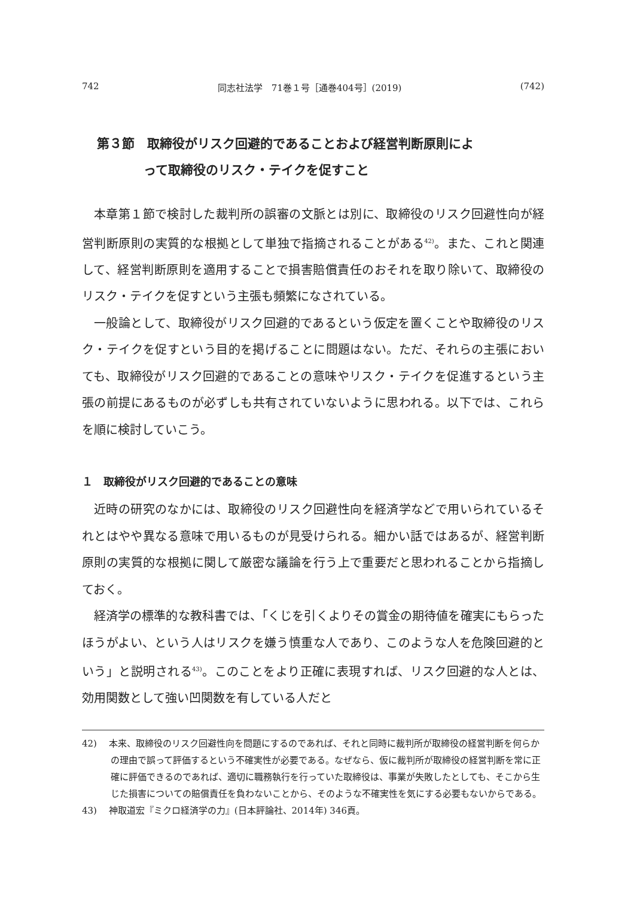742 同志社法学　71巻１号［通巻404号］(2019) (742)
第３節　取締役がリスク回避的であることおよび経営判断原則によ
って取締役のリスク・テイクを促すこと
本章第１節で検討した裁判所の誤審の文脈とは別に、取締役のリスク回避性向が経営判断原則の実質的な根拠として単独で指摘されることがある<sup>42)</sup>。また、これと関連して、経営判断原則を適用することで損害賠償責任のおそれを取り除いて、取締役のリスク・テイクを促すという主張も頻繁になされている。
一般論として、取締役がリスク回避的であるという仮定を置くことや取締役のリスク・テイクを促すという目的を掲げることに問題はない。ただ、それらの主張においても、取締役がリスク回避的であることの意味やリスク・テイクを促進するという主張の前提にあるものが必ずしも共有されていないように思われる。以下では、これらを順に検討していこう。
１　取締役がリスク回避的であることの意味
近時の研究のなかには、取締役のリスク回避性向を経済学などで用いられているそれとはやや異なる意味で用いるものが見受けられる。細かい話ではあるが、経営判断原則の実質的な根拠に関して厳密な議論を行う上で重要だと思われることから指摘しておく。
経済学の標準的な教科書では、「くじを引くよりその賞金の期待値を確実にもらったほうがよい、という人はリスクを嫌う慎重な人であり、このような人を危険回避的という」と説明される<sup>43)</sup>。このことをより正確に表現すれば、リスク回避的な人とは、効用関数として強い凹関数を有している人だと
42)　 本来、取締役のリスク回避性向を問題にするのであれば、それと同時に裁判所が取締役の経営判断を何らかの理由で誤って評価するという不確実性が必要である。なぜなら、仮に裁判所が取締役の経営判断を常に正確に評価できるのであれば、適切に職務執行を行っていた取締役は、事業が失敗したとしても、そこから生じた損害についての賠償責任を負わないことから、そのような不確実性を気にする必要もないからである。
43)　 神取道宏『ミクロ経済学の力』(日本評論社、2014年) 346頁。